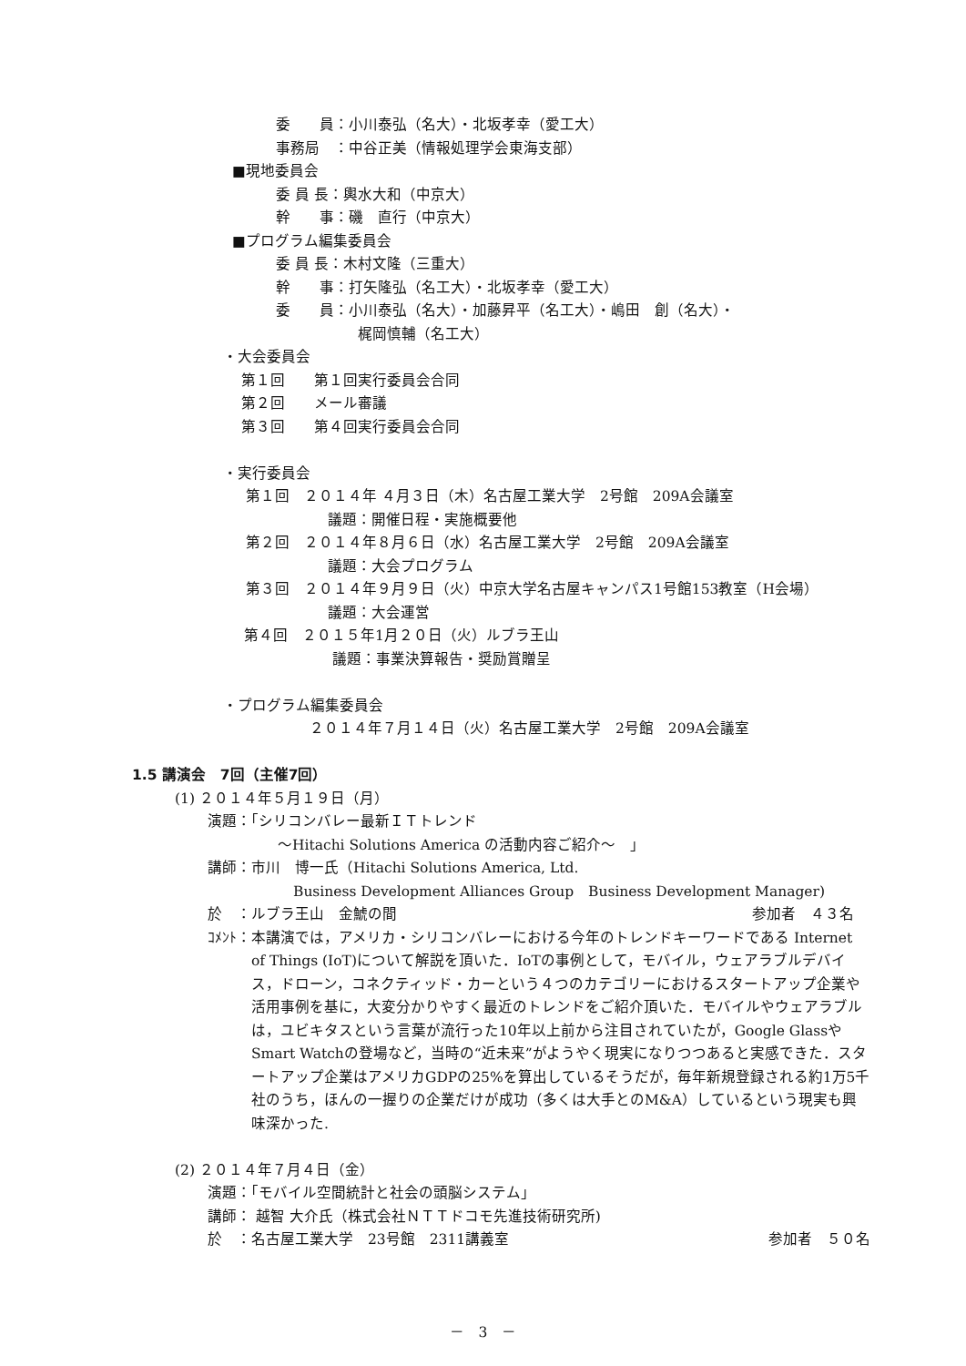委　　員：小川泰弘（名大）・北坂孝幸（愛工大）
事務局　：中谷正美（情報処理学会東海支部）
■現地委員会
委 員 長：輿水大和（中京大）
幹　　事：磯　直行（中京大）
■プログラム編集委員会
委 員 長：木村文隆（三重大）
幹　　事：打矢隆弘（名工大）・北坂孝幸（愛工大）
委　　員：小川泰弘（名大）・加藤昇平（名工大）・嶋田　創（名大）・
梶岡慎輔（名工大）
・大会委員会
第１回　　第１回実行委員会合同
第２回　　メール審議
第３回　　第４回実行委員会合同
・実行委員会
第１回　２０１４年 ４月３日（木）名古屋工業大学　2号館　209A会議室
議題：開催日程・実施概要他
第２回　２０１４年８月６日（水）名古屋工業大学　2号館　209A会議室
議題：大会プログラム
第３回　２０１４年９月９日（火）中京大学名古屋キャンパス1号館153教室（H会場）
議題：大会運営
第４回　２０１５年1月２０日（火）ルブラ王山
議題：事業決算報告・奨励賞贈呈
・プログラム編集委員会
２０１４年７月１４日（火）名古屋工業大学　2号館　209A会議室
1.5 講演会　7回（主催7回）
(1) ２０１４年５月１９日（月）
演題：「シリコンバレー最新ＩＴトレンド
～Hitachi Solutions America の活動内容ご紹介～　」
講師：市川　博一氏（Hitachi Solutions America, Ltd.
Business Development Alliances Group　Business Development Manager)
於　：ルブラ王山　金鯱の間 参加者　４３名
ｺﾒﾝﾄ： 本講演では，アメリカ・シリコンバレーにおける今年のトレンドキーワードである Internet of Things (IoT)について解説を頂いた．IoTの事例として，モバイル，ウェアラブルデバイス，ドローン，コネクティッド・カーという４つのカテゴリーにおけるスタートアップ企業や活用事例を基に，大変分かりやすく最近のトレンドをご紹介頂いた．モバイルやウェアラブルは，ユビキタスという言葉が流行った10年以上前から注目されていたが，Google GlassやSmart Watchの登場など，当時の“近未来”がようやく現実になりつつあると実感できた．スタートアップ企業はアメリカGDPの25%を算出しているそうだが，毎年新規登録される約1万5千社のうち，ほんの一握りの企業だけが成功（多くは大手とのM&A）しているという現実も興味深かった.
(2) ２０１４年７月４日（金）
演題：「モバイル空間統計と社会の頭脳システム」
講師： 越智 大介氏（株式会社ＮＴＴドコモ先進技術研究所)
於　：名古屋工業大学　23号館　2311講義室 参加者　５０名
－　3　－